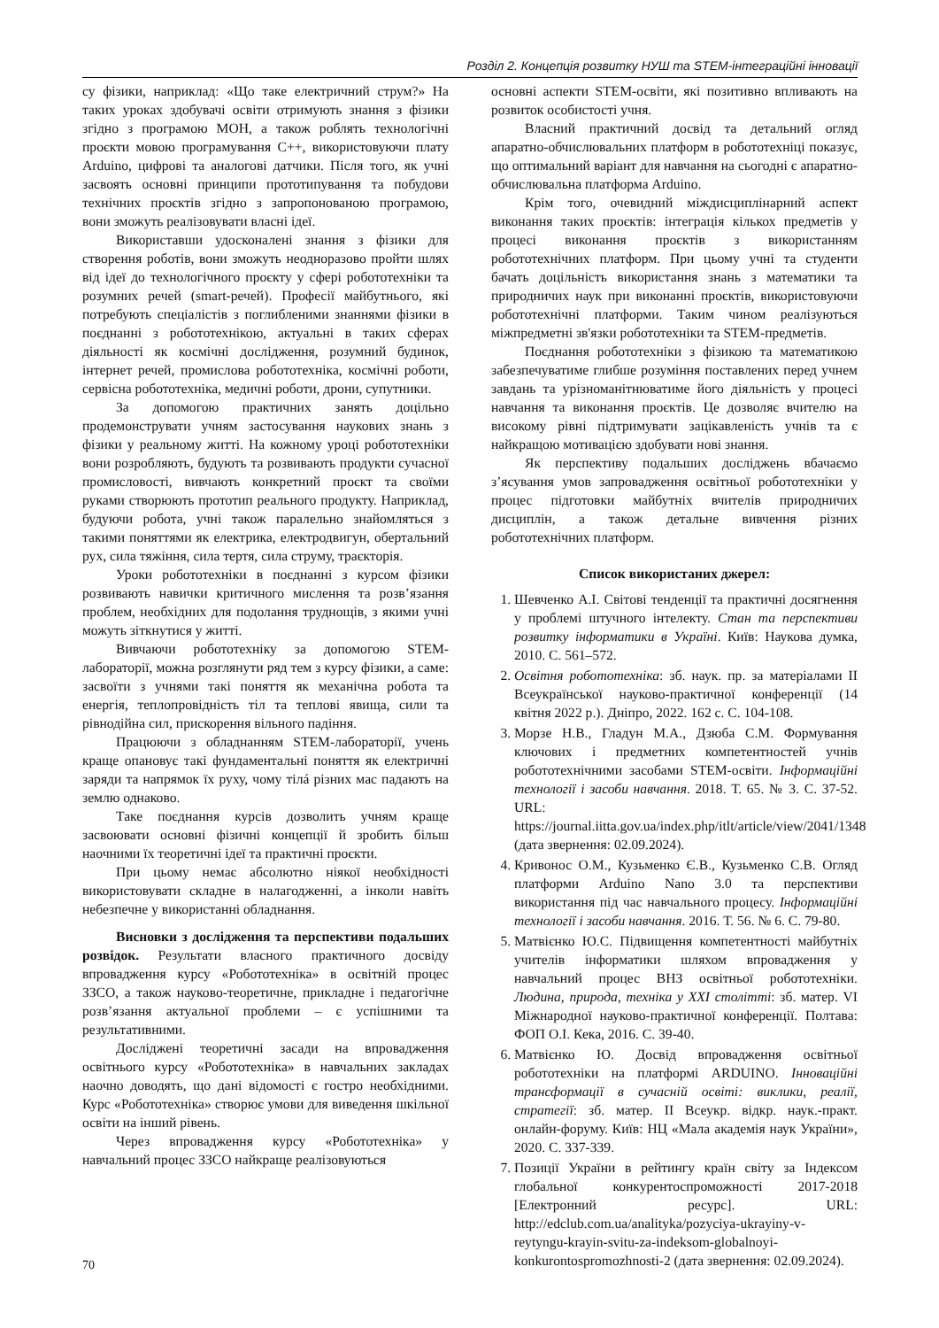Розділ 2. Концепція розвитку НУШ та STEM-інтеграційні інновації
су фізики, наприклад: «Що таке електричний струм?» На таких уроках здобувачі освіти отримують знання з фізики згідно з програмою МОН, а також роблять технологічні проєкти мовою програмування С++, використовуючи плату Arduino, цифрові та аналогові датчики. Після того, як учні засвоять основні принципи прототипування та побудови технічних проєктів згідно з запропонованою програмою, вони зможуть реалізовувати власні ідеї.
Використавши удосконалені знання з фізики для створення роботів, вони зможуть неодноразово пройти шлях від ідеї до технологічного проєкту у сфері робототехніки та розумних речей (smart-речей). Професії майбутнього, які потребують спеціалістів з поглибленими знаннями фізики в поєднанні з робототехнікою, актуальні в таких сферах діяльності як космічні дослідження, розумний будинок, інтернет речей, промислова робототехніка, космічні роботи, сервісна робототехніка, медичні роботи, дрони, супутники.
За допомогою практичних занять доцільно продемонструвати учням застосування наукових знань з фізики у реальному житті. На кожному уроці робототехніки вони розробляють, будують та розвивають продукти сучасної промисловості, вивчають конкретний проєкт та своїми руками створюють прототип реального продукту. Наприклад, будуючи робота, учні також паралельно знайомляться з такими поняттями як електрика, електродвигун, обертальний рух, сила тяжіння, сила тертя, сила струму, траєкторія.
Уроки робототехніки в поєднанні з курсом фізики розвивають навички критичного мислення та розв’язання проблем, необхідних для подолання труднощів, з якими учні можуть зіткнутися у житті.
Вивчаючи робототехніку за допомогою STEM-лабораторії, можна розглянути ряд тем з курсу фізики, а саме: засвоїти з учнями такі поняття як механічна робота та енергія, теплопровідність тіл та теплові явища, сили та рівнодійна сил, прискорення вільного падіння.
Працюючи з обладнанням STEM-лабораторії, учень краще опановує такі фундаментальні поняття як електричні заряди та напрямок їх руху, чому тілá різних мас падають на землю однаково.
Таке поєднання курсів дозволить учням краще засвоювати основні фізичні концепції й зробить більш наочними їх теоретичні ідеї та практичні проєкти.
При цьому немає абсолютно ніякої необхідності використовувати складне в налагодженні, а інколи навіть небезпечне у використанні обладнання.
Висновки з дослідження та перспективи подальших розвідок. Результати власного практичного досвіду впровадження курсу «Робототехніка» в освітній процес ЗЗСО, а також науково-теоретичне, прикладне і педагогічне розв’язання актуальної проблеми – є успішними та результативними.
Досліджені теоретичні засади на впровадження освітнього курсу «Робототехніка» в навчальних закладах наочно доводять, що дані відомості є гостро необхідними. Курс «Робототехніка» створює умови для виведення шкільної освіти на інший рівень.
Через впровадження курсу «Робототехніка» у навчальний процес ЗЗСО найкраще реалізовуються
основні аспекти STEM-освіти, які позитивно впливають на розвиток особистості учня.
Власний практичний досвід та детальний огляд апаратно-обчислювальних платформ в робототехніці показує, що оптимальний варіант для навчання на сьогодні є апаратно-обчислювальна платформа Arduino.
Крім того, очевидний міждисциплінарний аспект виконання таких проєктів: інтеграція кількох предметів у процесі виконання проєктів з використанням робототехнічних платформ. При цьому учні та студенти бачать доцільність використання знань з математики та природничих наук при виконанні проєктів, використовуючи робототехнічні платформи. Таким чином реалізуються міжпредметні зв'язки робототехніки та STEM-предметів.
Поєднання робототехніки з фізикою та математикою забезпечуватиме глибше розуміння поставлених перед учнем завдань та урізноманітнюватиме його діяльність у процесі навчання та виконання проєктів. Це дозволяє вчителю на високому рівні підтримувати зацікавленість учнів та є найкращою мотивацією здобувати нові знання.
Як перспективу подальших досліджень вбачаємо з’ясування умов запровадження освітньої робототехніки у процес підготовки майбутніх вчителів природничих дисциплін, а також детальне вивчення різних робототехнічних платформ.
Список використаних джерел:
1. Шевченко А.І. Світові тенденції та практичні досягнення у проблемі штучного інтелекту. Стан та перспективи розвитку інформатики в Україні. Київ: Наукова думка, 2010. С. 561–572.
2. Освітня робототехніка: зб. наук. пр. за матеріалами II Всеукраїнської науково-практичної конференції (14 квітня 2022 р.). Дніпро, 2022. 162 с. С. 104-108.
3. Морзе Н.В., Гладун М.А., Дзюба С.М. Формування ключових і предметних компетентностей учнів робототехнічними засобами STEM-освіти. Інформаційні технології і засоби навчання. 2018. Т. 65. № 3. С. 37-52. URL: https://journal.iitta.gov.ua/index.php/itlt/article/view/2041/1348 (дата звернення: 02.09.2024).
4. Кривонос О.М., Кузьменко Є.В., Кузьменко С.В. Огляд платформи Arduino Nano 3.0 та перспективи використання під час навчального процесу. Інформаційні технології і засоби навчання. 2016. Т. 56. № 6. С. 79-80.
5. Матвієнко Ю.С. Підвищення компетентності майбутніх учителів інформатики шляхом впровадження у навчальний процес ВНЗ освітньої робототехніки. Людина, природа, техніка у XXI столітті: зб. матер. VI Міжнародної науково-практичної конференції. Полтава: ФОП О.І. Кека, 2016. С. 39-40.
6. Матвієнко Ю. Досвід впровадження освітньої робототехніки на платформі ARDUINO. Інноваційні трансформації в сучасній освіті: виклики, реалії, стратегії: зб. матер. II Всеукр. відкр. наук.-практ. онлайн-форуму. Київ: НЦ «Мала академія наук України», 2020. С. 337-339.
7. Позиції України в рейтингу країн світу за Індексом глобальної конкурентоспроможності 2017-2018 [Електронний ресурс]. URL: http://edclub.com.ua/analityka/pozyciya-ukrayiny-v-reytyngu-krayin-svitu-za-indeksom-globalnoyi-konkurontospromozhnosti-2 (дата звернення: 02.09.2024).
70